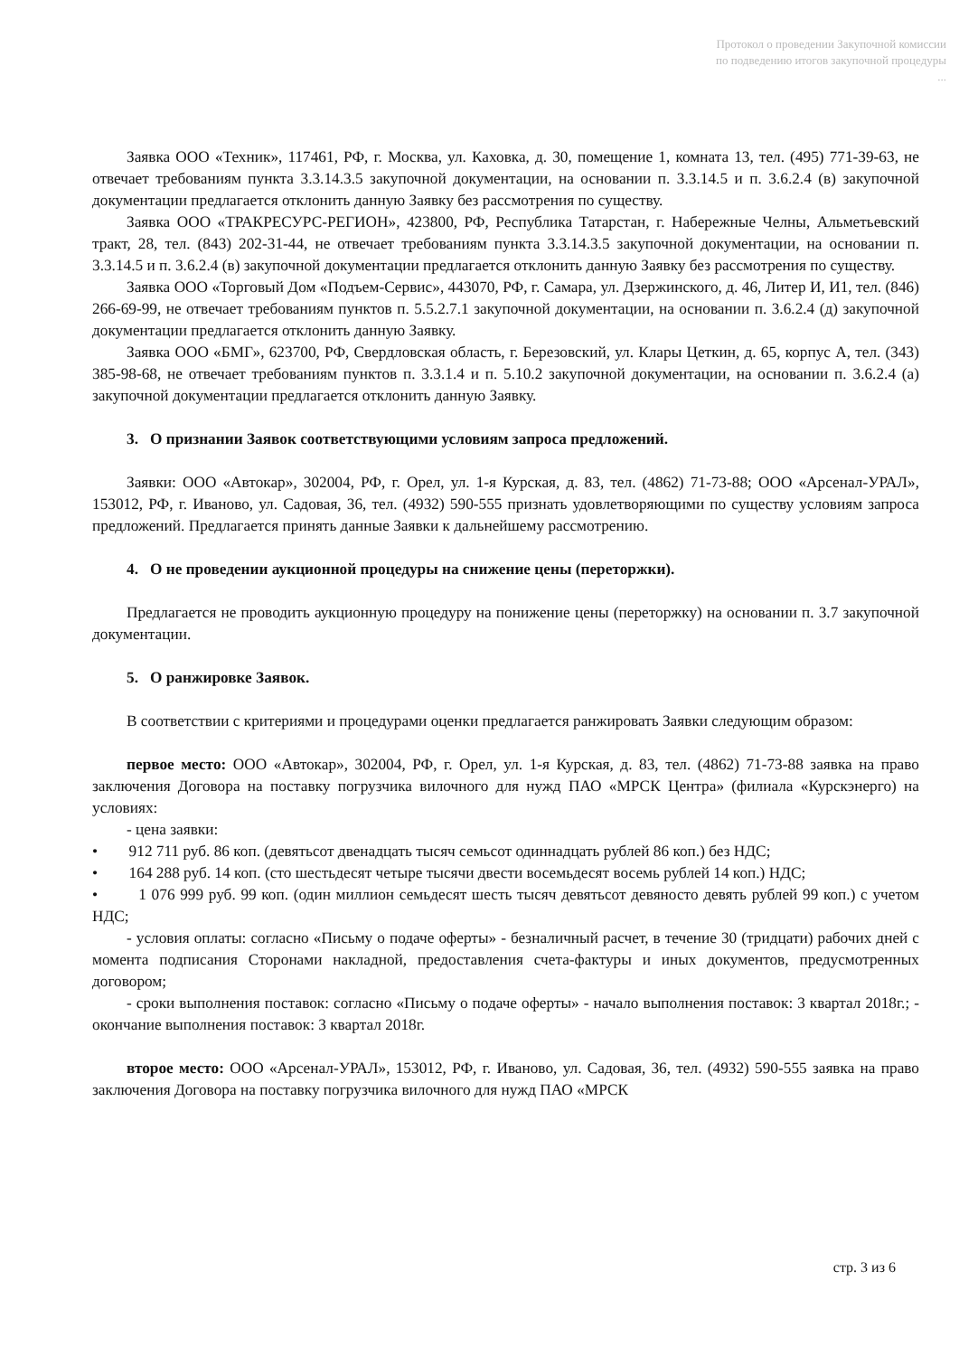Протокол о проведении Закупочной комиссии
по подведению итогов закупочной процедуры
...
Заявка ООО «Техник», 117461, РФ, г. Москва, ул. Каховка, д. 30, помещение 1, комната 13, тел. (495) 771-39-63, не отвечает требованиям пункта 3.3.14.3.5 закупочной документации, на основании п. 3.3.14.5 и п. 3.6.2.4 (в) закупочной документации предлагается отклонить данную Заявку без рассмотрения по существу.
Заявка ООО «ТРАКРЕСУРС-РЕГИОН», 423800, РФ, Республика Татарстан, г. Набережные Челны, Альметьевский тракт, 28, тел. (843) 202-31-44, не отвечает требованиям пункта 3.3.14.3.5 закупочной документации, на основании п. 3.3.14.5 и п. 3.6.2.4 (в) закупочной документации предлагается отклонить данную Заявку без рассмотрения по существу.
Заявка ООО «Торговый Дом «Подъем-Сервис», 443070, РФ, г. Самара, ул. Дзержинского, д. 46, Литер И, И1, тел. (846) 266-69-99, не отвечает требованиям пунктов п. 5.5.2.7.1 закупочной документации, на основании п. 3.6.2.4 (д) закупочной документации предлагается отклонить данную Заявку.
Заявка ООО «БМГ», 623700, РФ, Свердловская область, г. Березовский, ул. Клары Цеткин, д. 65, корпус А, тел. (343) 385-98-68, не отвечает требованиям пунктов п. 3.3.1.4 и п. 5.10.2 закупочной документации, на основании п. 3.6.2.4 (а) закупочной документации предлагается отклонить данную Заявку.
3. О признании Заявок соответствующими условиям запроса предложений.
Заявки: ООО «Автокар», 302004, РФ, г. Орел, ул. 1-я Курская, д. 83, тел. (4862) 71-73-88; ООО «Арсенал-УРАЛ», 153012, РФ, г. Иваново, ул. Садовая, 36, тел. (4932) 590-555 признать удовлетворяющими по существу условиям запроса предложений. Предлагается принять данные Заявки к дальнейшему рассмотрению.
4. О не проведении аукционной процедуры на снижение цены (переторжки).
Предлагается не проводить аукционную процедуру на понижение цены (переторжку) на основании п. 3.7 закупочной документации.
5. О ранжировке Заявок.
В соответствии с критериями и процедурами оценки предлагается ранжировать Заявки следующим образом:
первое место: ООО «Автокар», 302004, РФ, г. Орел, ул. 1-я Курская, д. 83, тел. (4862) 71-73-88 заявка на право заключения Договора на поставку погрузчика вилочного для нужд ПАО «МРСК Центра» (филиала «Курскэнерго) на условиях:
- цена заявки:
• 912 711 руб. 86 коп. (девятьсот двенадцать тысяч семьсот одиннадцать рублей 86 коп.) без НДС;
• 164 288 руб. 14 коп. (сто шестьдесят четыре тысячи двести восемьдесят восемь рублей 14 коп.) НДС;
• 1 076 999 руб. 99 коп. (один миллион семьдесят шесть тысяч девятьсот девяносто девять рублей 99 коп.) с учетом НДС;
- условия оплаты: согласно «Письму о подаче оферты» - безналичный расчет, в течение 30 (тридцати) рабочих дней с момента подписания Сторонами накладной, предоставления счета-фактуры и иных документов, предусмотренных договором;
- сроки выполнения поставок: согласно «Письму о подаче оферты» - начало выполнения поставок: 3 квартал 2018г.; - окончание выполнения поставок: 3 квартал 2018г.
второе место: ООО «Арсенал-УРАЛ», 153012, РФ, г. Иваново, ул. Садовая, 36, тел. (4932) 590-555 заявка на право заключения Договора на поставку погрузчика вилочного для нужд ПАО «МРСК
стр. 3 из 6